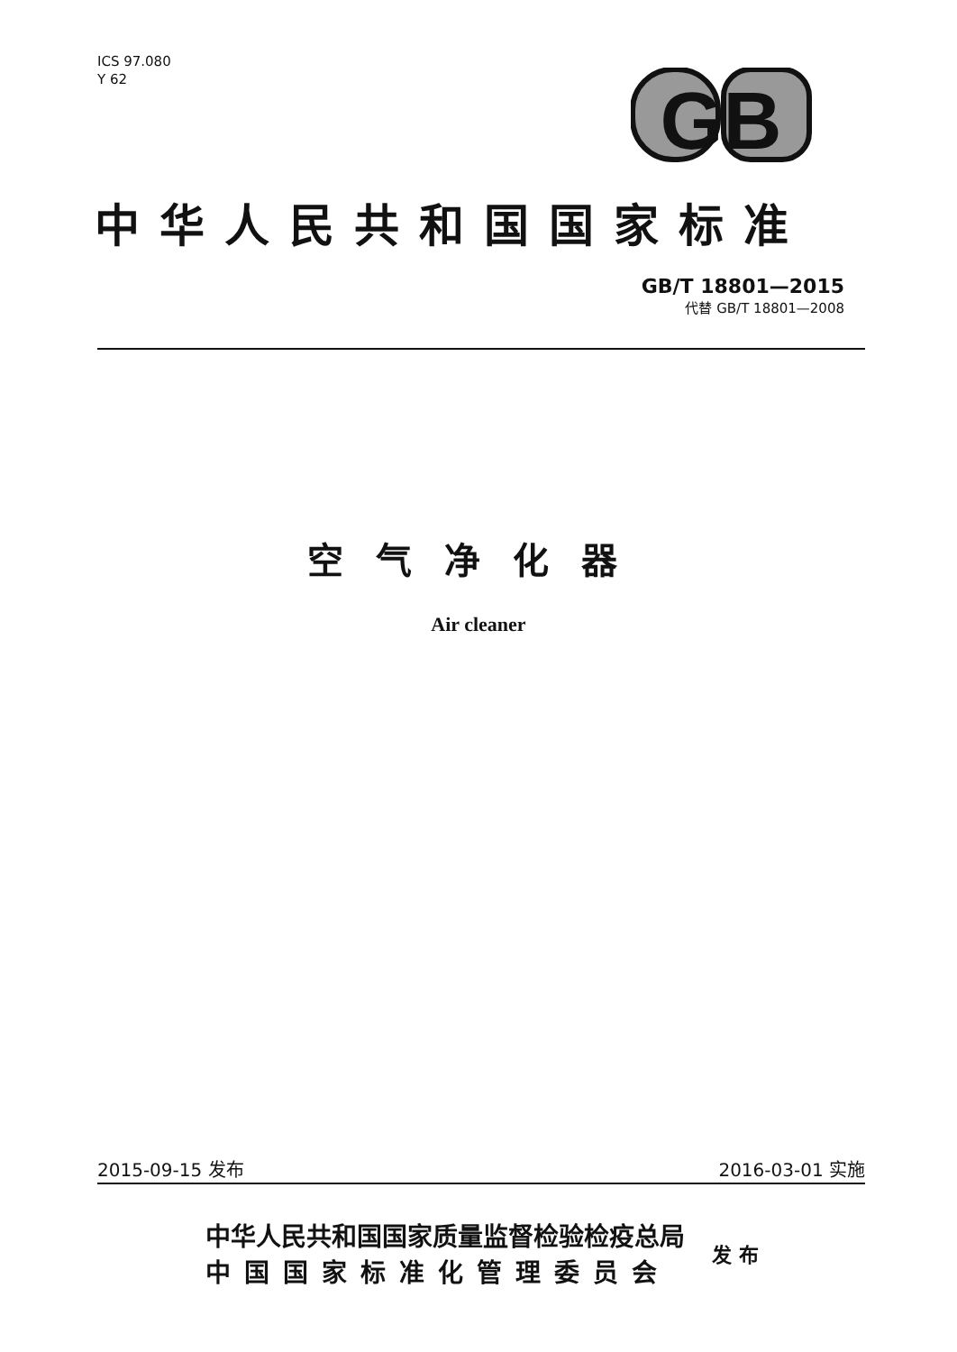ICS 97.080
Y 62
GB
中华人民共和国国家标准
GB/T 18801—2015
代替 GB/T 18801—2008
空气净化器
Air cleaner
2015-09-15 发布 2016-03-01 实施
中华人民共和国国家质量监督检验检疫总局
中国国家标准化管理委员会
发 布